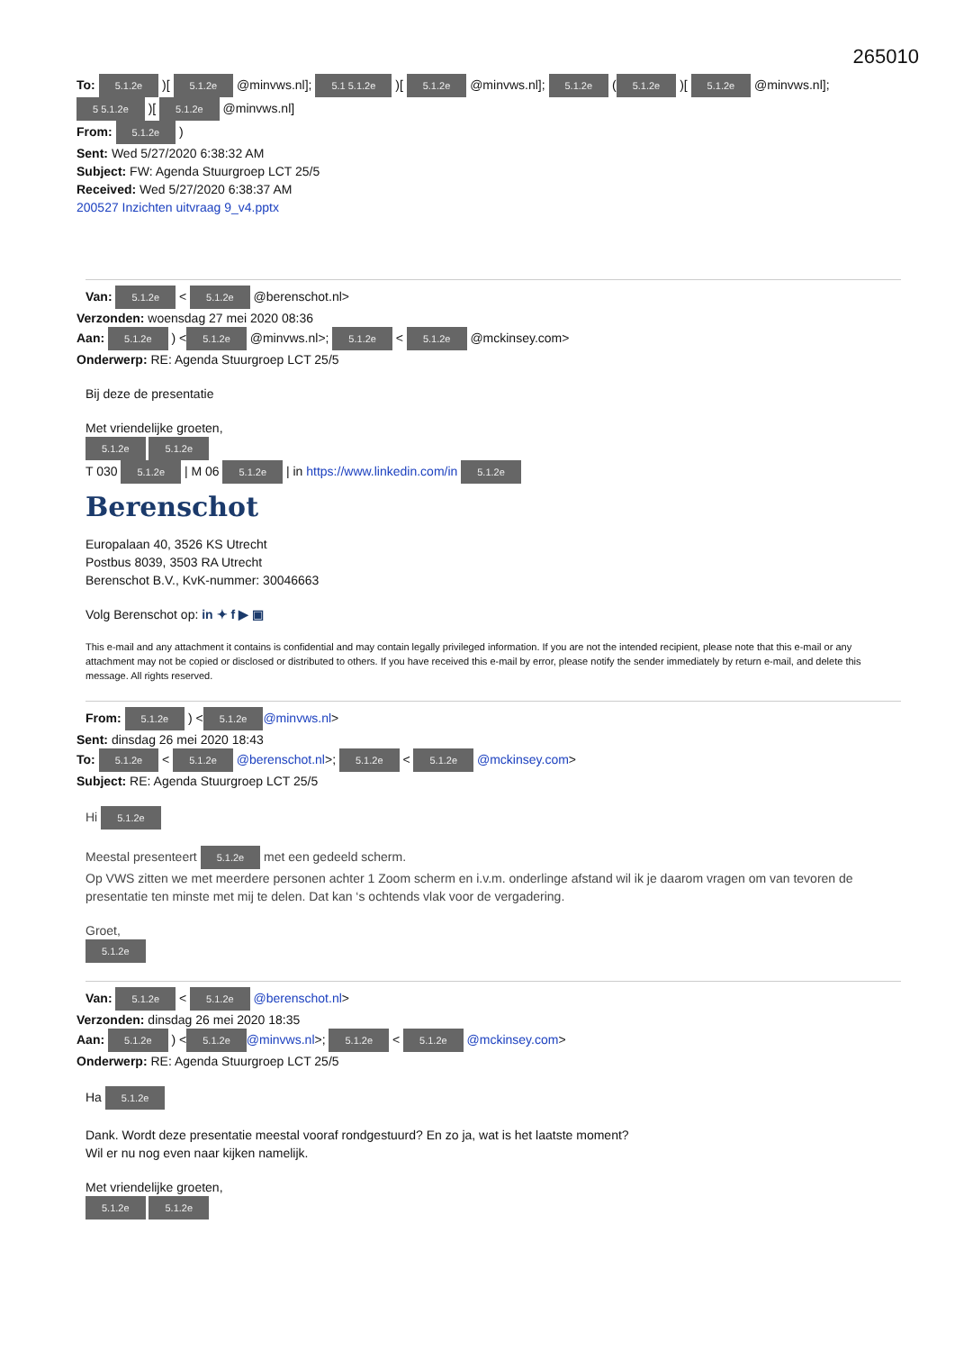265010
To: 5.1.2e )[ 5.1.2e @minvws.nl]; 5.1 5.1.2e )[ 5.1.2e @minvws.nl]; 5.1.2e (5.1.2e )[ 5.1.2e @minvws.nl]; 5 5.1.2e )[ 5.1.2e @minvws.nl]
From: 5.1.2e )
Sent: Wed 5/27/2020 6:38:32 AM
Subject: FW: Agenda Stuurgroep LCT 25/5
Received: Wed 5/27/2020 6:38:37 AM
200527 Inzichten uitvraag 9_v4.pptx
Van: 5.1.2e < 5.1.2e @berenschot.nl>
Verzonden: woensdag 27 mei 2020 08:36
Aan: 5.1.2e ) < 5.1.2e @minvws.nl>; 5.1.2e < 5.1.2e @mckinsey.com>
Onderwerp: RE: Agenda Stuurgroep LCT 25/5
Bij deze de presentatie
Met vriendelijke groeten,
5.1.2e 5.1.2e
T 030 5.1.2e | M 06 5.1.2e | in https://www.linkedin.com/in 5.1.2e
Berenschot
Europalaan 40, 3526 KS Utrecht
Postbus 8039, 3503 RA Utrecht
Berenschot B.V., KvK-nummer: 30046663
Volg Berenschot op: in ✦ f ▶ ▣
This e-mail and any attachment it contains is confidential and may contain legally privileged information. If you are not the intended recipient, please note that this e-mail or any attachment may not be copied or disclosed or distributed to others. If you have received this e-mail by error, please notify the sender immediately by return e-mail, and delete this message. All rights reserved.
From: 5.1.2e ) < 5.1.2e @minvws.nl>
Sent: dinsdag 26 mei 2020 18:43
To: 5.1.2e < 5.1.2e @berenschot.nl>; 5.1.2e < 5.1.2e @mckinsey.com>
Subject: RE: Agenda Stuurgroep LCT 25/5
Hi 5.1.2e
Meestal presenteert 5.1.2e met een gedeeld scherm.
Op VWS zitten we met meerdere personen achter 1 Zoom scherm en i.v.m. onderlinge afstand wil ik je daarom vragen om van tevoren de presentatie ten minste met mij te delen. Dat kan ‘s ochtends vlak voor de vergadering.
Groet,
5.1.2e
Van: 5.1.2e < 5.1.2e @berenschot.nl>
Verzonden: dinsdag 26 mei 2020 18:35
Aan: 5.1.2e ) < 5.1.2e @minvws.nl>; 5.1.2e < 5.1.2e @mckinsey.com>
Onderwerp: RE: Agenda Stuurgroep LCT 25/5
Ha 5.1.2e
Dank. Wordt deze presentatie meestal vooraf rondgestuurd? En zo ja, wat is het laatste moment?
Wil er nu nog even naar kijken namelijk.
Met vriendelijke groeten,
5.1.2e 5.1.2e